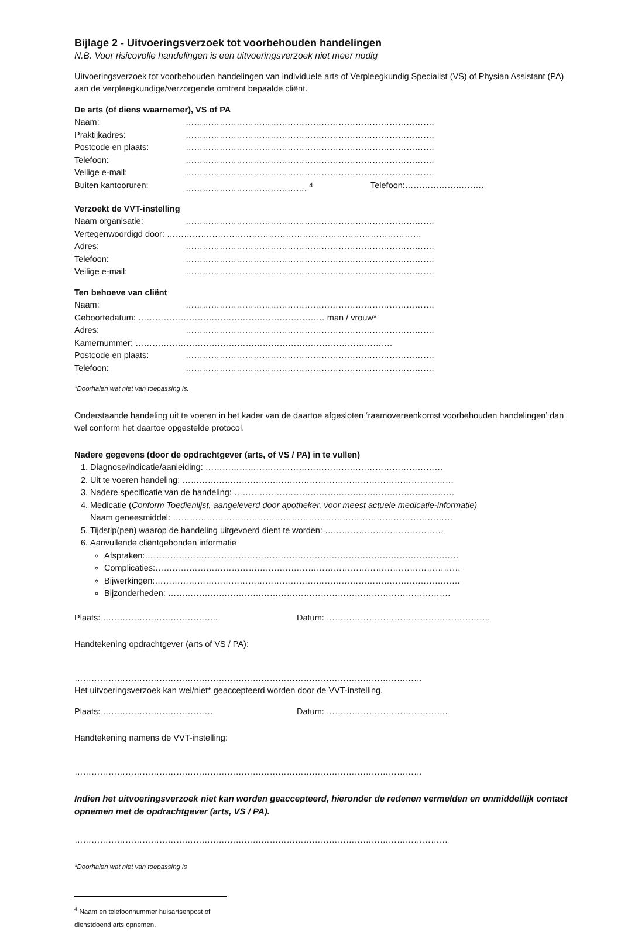Bijlage 2 - Uitvoeringsverzoek tot voorbehouden handelingen
N.B. Voor risicovolle handelingen is een uitvoeringsverzoek niet meer nodig
Uitvoeringsverzoek tot voorbehouden handelingen van individuele arts of Verpleegkundig Specialist (VS) of Physian Assistant (PA) aan de verpleegkundige/verzorgende omtrent bepaalde cliënt.
De arts (of diens waarnemer), VS of PA
Naam: …………………………………………………………………………….
Praktijkadres: …………………………………………………………………………….
Postcode en plaats: …………………………………………………………………………….
Telefoon: …………………………………………………………………………….
Veilige e-mail: …………………………………………………………………………….
Buiten kantooruren: ……………………………………. <sup>4</sup> Telefoon:……………………….
Verzoekt de VVT-instelling
Naam organisatie: …………………………………………………………………………….
Vertegenwoordigd door: ………………………………………………………………………………
Adres: …………………………………………………………………………….
Telefoon: …………………………………………………………………………….
Veilige e-mail: …………………………………………………………………………….
Ten behoeve van cliënt
Naam: …………………………………………………………………………….
Geboortedatum: ………………………………………………………… man / vrouw*
Adres: …………………………………………………………………………….
Kamernummer: ……………………………………………………………………………….
Postcode en plaats: …………………………………………………………………………….
Telefoon: …………………………………………………………………………….
*Doorhalen wat niet van toepassing is.
Onderstaande handeling uit te voeren in het kader van de daartoe afgesloten ‘raamovereenkomst voorbehouden handelingen’ dan wel conform het daartoe opgestelde protocol.
Nadere gegevens (door de opdrachtgever (arts, of VS / PA) in te vullen)
1. Diagnose/indicatie/aanleiding: …………………………………………………………………………
2. Uit te voeren handeling: ……………………………………………………………………………………
3. Nadere specificatie van de handeling: ……………………………………………………………………
4. Medicatie (Conform Toedienlijst, aangeleverd door apotheker, voor meest actuele medicatie-informatie)
Naam geneesmiddel: ………………………………………………………………………………………
5. Tijdstip(pen) waarop de handeling uitgevoerd dient te worden: ……………………………………
6. Aanvullende cliëntgebonden informatie
Afspraken:…………………………………………………………………………………………………
Complicaties:………………………………………………………………………………………………
Bijwerkingen:………………………………………………………………………………………………
Bijzonderheden: ……………………………………………………………………………………….
Plaats: ………………………………….. Datum: ………………………………………………….
Handtekening opdrachtgever (arts of VS / PA):
……………………………………………………………………………………………………………
Het uitvoeringsverzoek kan wel/niet* geaccepteerd worden door de VVT-instelling.
Plaats: ………………………………… Datum: …………………………………….
Handtekening namens de VVT-instelling:
……………………………………………………………………………………………………………
Indien het uitvoeringsverzoek niet kan worden geaccepteerd, hieronder de redenen vermelden en onmiddellijk contact opnemen met de opdrachtgever (arts, VS / PA).
……………………………………………………………………………………………………………………
*Doorhalen wat niet van toepassing is
<sup>4</sup> Naam en telefoonnummer huisartsenpost of dienstdoend arts opnemen.